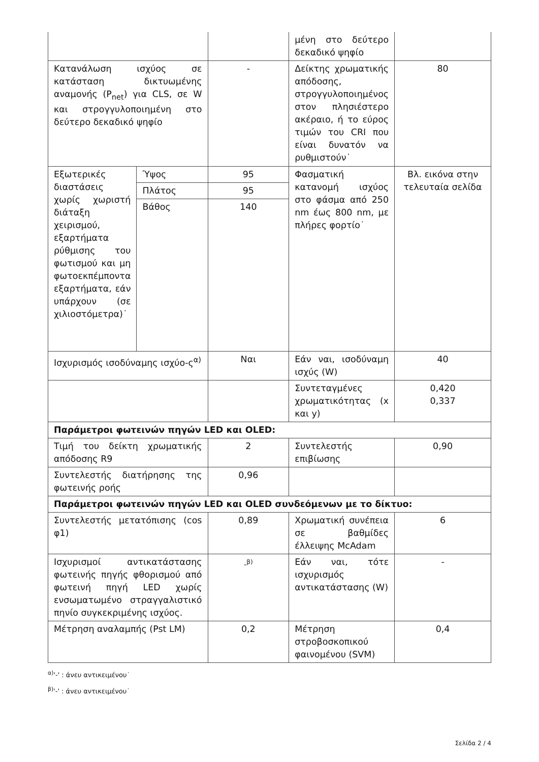| | | | μένη στο δεύτερο δεκαδικό ψηφίο | |
| Κατανάλωση ισχύος σε κατάσταση δικτυωμένης αναμονής (P<sub>net</sub>) για CLS, σε W και στρογγυλοποιημένη στο δεύτερο δεκαδικό ψηφίο | | - | Δείκτης χρωματικής απόδοσης, στρογγυλοποιημένος στον πλησιέστερο ακέραιο, ή το εύρος τιμών του CRI που είναι δυνατόν να ρυθμιστούν˙ | 80 |
| Εξωτερικές διαστάσεις χωρίς χωριστή διάταξη χειρισμού, εξαρτήματα ρύθμισης του φωτισμού και μη φωτοεκπέμποντα εξαρτήματα, εάν υπάρχουν (σε χιλιοστόμετρα)˙ | Ύψος | 95 | Φασματική κατανομή ισχύος στο φάσμα από 250 nm έως 800 nm, με πλήρες φορτίο˙ | Βλ. εικόνα στην τελευταία σελίδα |
| | Πλάτος | 95 | | |
| | Βάθος | 140 | | |
| Ισχυρισμός ισοδύναμης ισχύο-ς<sup>α)</sup> | | Ναι | Εάν ναι, ισοδύναμη ισχύς (W) | 40 |
| | | | Συντεταγμένες χρωματικότητας (x και y) | 0,420 0,337 |
| Παράμετροι φωτεινών πηγών LED και OLED: | | | | |
| Τιμή του δείκτη χρωματικής απόδοσης R9 | | 2 | Συντελεστής επιβίωσης | 0,90 |
| Συντελεστής διατήρησης της φωτεινής ροής | | 0,96 | | |
| Παράμετροι φωτεινών πηγών LED και OLED συνδεόμενων με το δίκτυο: | | | | |
| Συντελεστής μετατόπισης (cos φ1) | | 0,89 | Χρωματική συνέπεια σε βαθμίδες έλλειψης McAdam | 6 |
| Ισχυρισμοί αντικατάστασης φωτεινής πηγής φθορισμού από φωτεινή πηγή LED χωρίς ενσωματωμένο στραγγαλιστικό πηνίο συγκεκριμένης ισχύος. | | -<sup>β)</sup> | Εάν ναι, τότε ισχυρισμός αντικατάστασης (W) | - |
| Μέτρηση αναλαμπής (Pst LM) | | 0,2 | Μέτρηση στροβοσκοπικού φαινομένου (SVM) | 0,4 |
<sup>α)</sup>'-' : άνευ αντικειμένου˙
<sup>β)</sup>'-' : άνευ αντικειμένου˙
Σελίδα 2 / 4